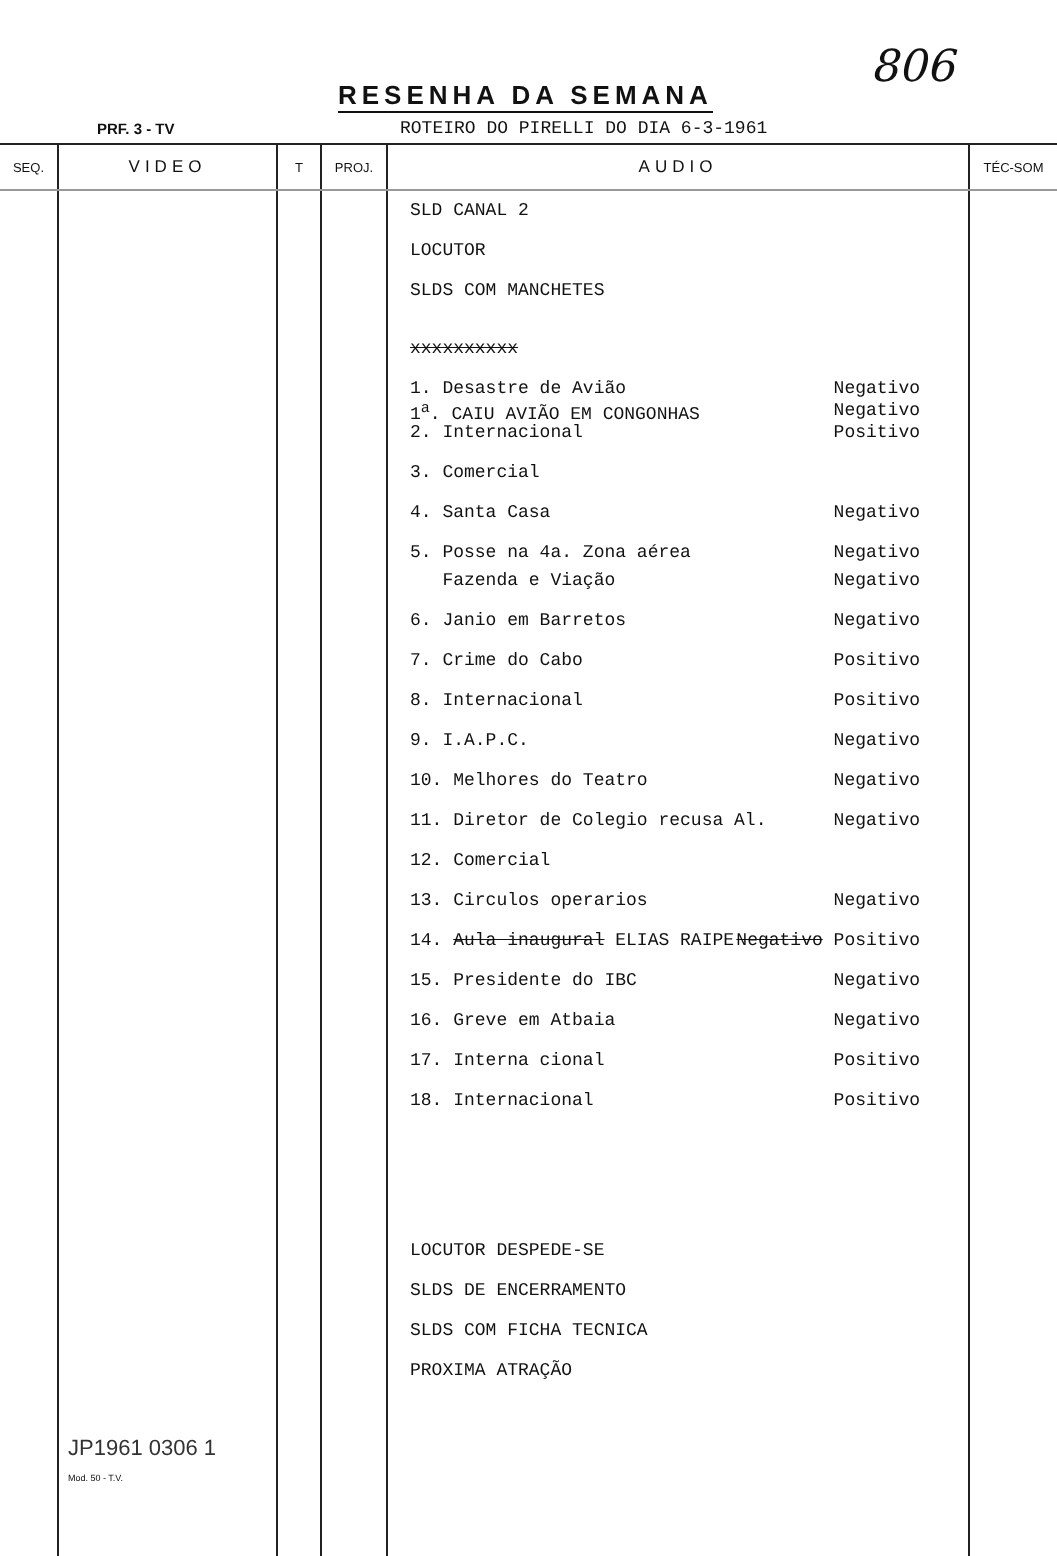RESENHA DA SEMANA
806
PRF. 3 - TV
ROTEIRO DO PIRELLI DO DIA 6-3-1961
| SEQ. | VIDEO | T | PROJ. | AUDIO | TÉC-SOM |
| --- | --- | --- | --- | --- | --- |
| | | | | SLD CANAL 2 LOCUTOR SLDS COM MANCHETES xxxxxxxxxx 1. Desastre de Avião Negativo 1<sup>a</sup>. CAIU AVIÃO EM CONGONHAS Negativo 2. Internacional Positivo 3. Comercial 4. Santa Casa Negativo 5. Posse na 4a. Zona aérea Negativo Fazenda e Viação Negativo 6. Janio em Barretos Negativo 7. Crime do Cabo Positivo 8. Internacional Positivo 9. I.A.P.C. Negativo 10. Melhores do Teatro Negativo 11. Diretor de Colegio recusa Al. Negativo 12. Comercial 13. Circulos operarios Negativo 14. Aula inaugural ELIAS RAIPE Negativo Positivo 15. Presidente do IBC Negativo 16. Greve em Atbaia Negativo 17. Interna cional Positivo 18. Internacional Positivo LOCUTOR DESPEDE-SE SLDS DE ENCERRAMENTO SLDS COM FICHA TECNICA PROXIMA ATRAÇÃO | |
JP1961 0306 1
Mod. 50 - T.V.